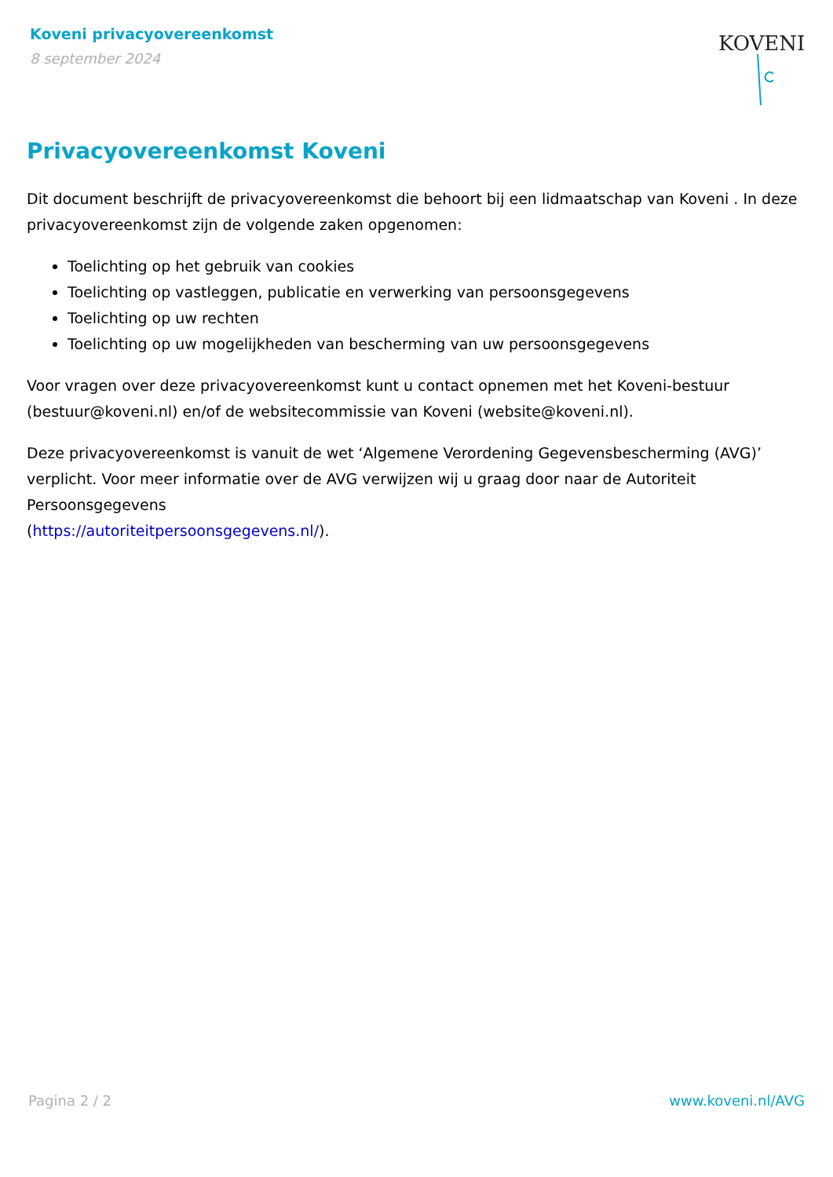Koveni privacyovereenkomst
8 september 2024
KOVENI
Privacyovereenkomst Koveni
Dit document beschrijft de privacyovereenkomst die behoort bij een lidmaatschap van Koveni . In deze privacyovereenkomst zijn de volgende zaken opgenomen:
Toelichting op het gebruik van cookies
Toelichting op vastleggen, publicatie en verwerking van persoonsgegevens
Toelichting op uw rechten
Toelichting op uw mogelijkheden van bescherming van uw persoonsgegevens
Voor vragen over deze privacyovereenkomst kunt u contact opnemen met het Koveni-bestuur (bestuur@koveni.nl) en/of de websitecommissie van Koveni (website@koveni.nl).
Deze privacyovereenkomst is vanuit de wet ‘Algemene Verordening Gegevensbescherming (AVG)’ verplicht. Voor meer informatie over de AVG verwijzen wij u graag door naar de Autoriteit Persoonsgegevens
(https://autoriteitpersoonsgegevens.nl/).
Pagina 2 / 2 www.koveni.nl/AVG